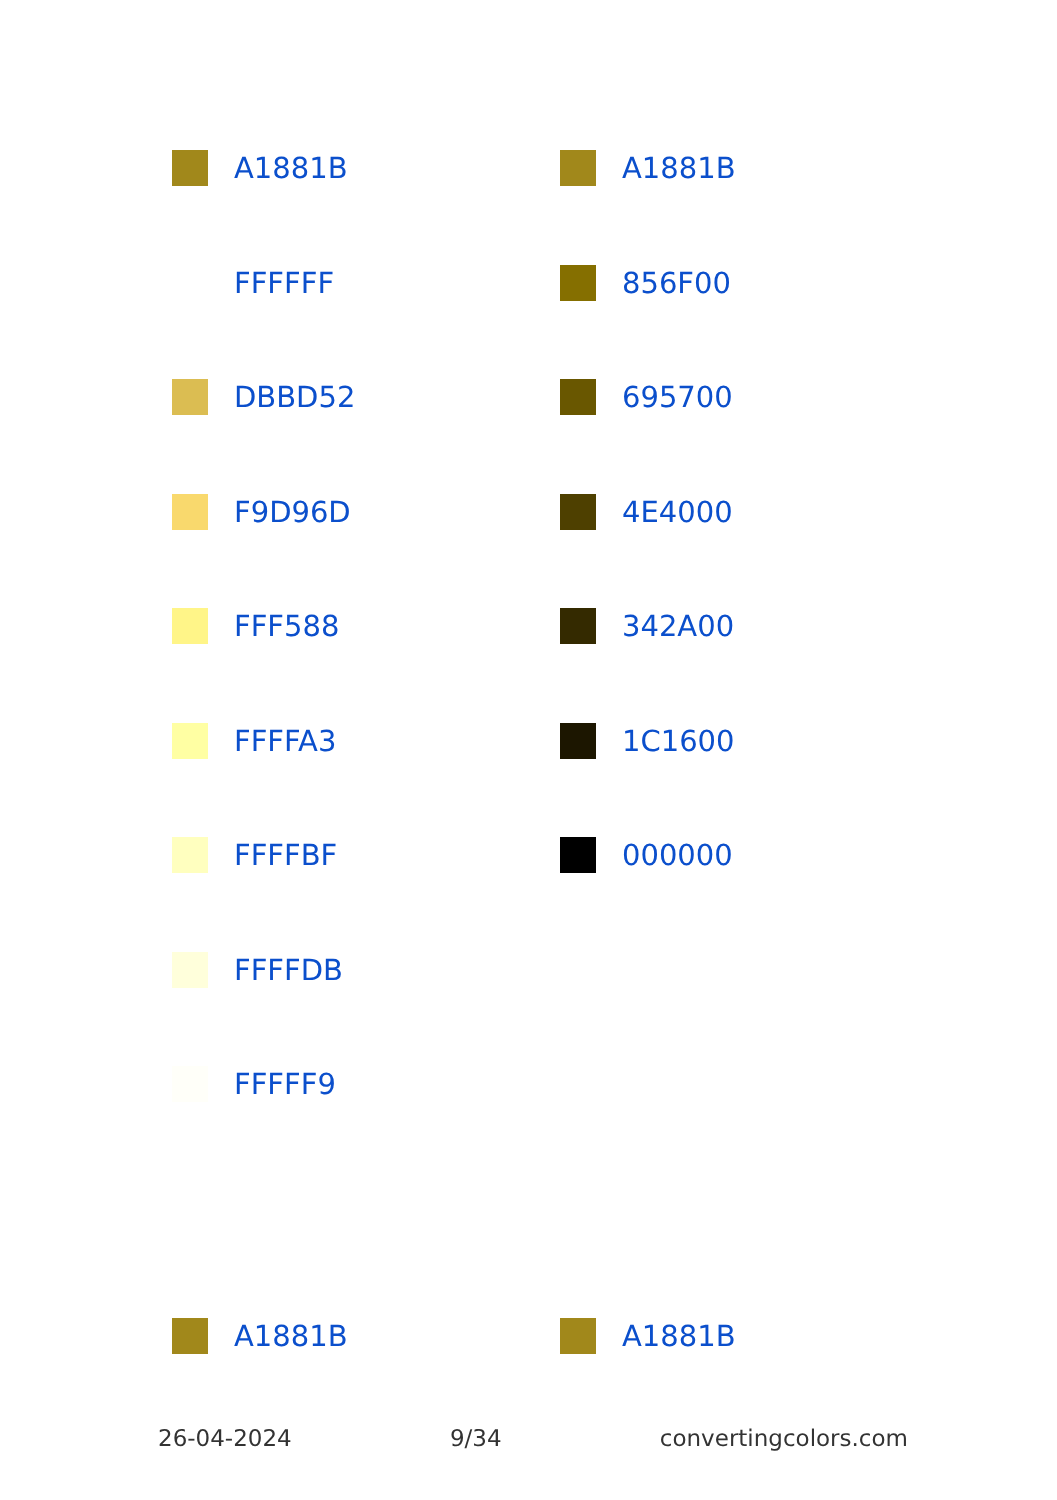A1881B
FFFFFF
DBBD52
F9D96D
FFF588
FFFFA3
FFFFBF
FFFFDB
FFFFF9
A1881B
856F00
695700
4E4000
342A00
1C1600
000000
A1881B A1881B
26-04-2024 9/34 convertingcolors.com